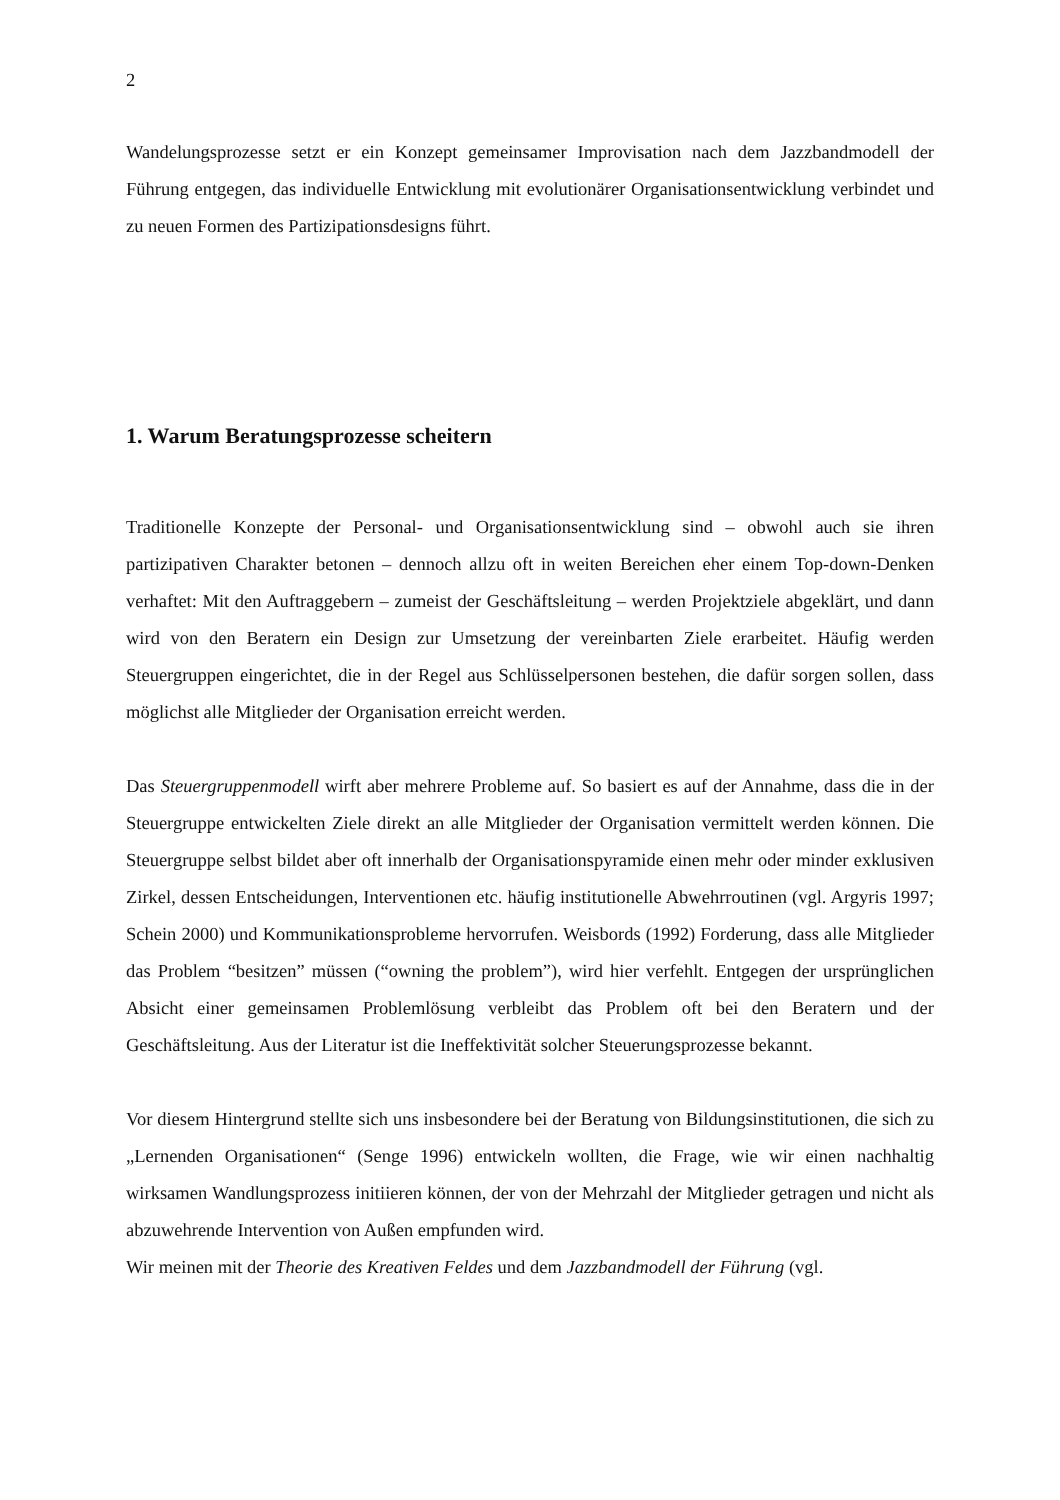2
Wandelungsprozesse setzt er ein Konzept gemeinsamer Improvisation nach dem Jazzbandmodell der Führung entgegen, das individuelle Entwicklung mit evolutionärer Organisationsentwicklung verbindet und zu neuen Formen des Partizipationsdesigns führt.
1. Warum Beratungsprozesse scheitern
Traditionelle Konzepte der Personal- und Organisationsentwicklung sind – obwohl auch sie ihren partizipativen Charakter betonen – dennoch allzu oft in weiten Bereichen eher einem Top-down-Denken verhaftet: Mit den Auftraggebern – zumeist der Geschäftsleitung – werden Projektziele abgeklärt, und dann wird von den Beratern ein Design zur Umsetzung der vereinbarten Ziele erarbeitet. Häufig werden Steuergruppen eingerichtet, die in der Regel aus Schlüsselpersonen bestehen, die dafür sorgen sollen, dass möglichst alle Mitglieder der Organisation erreicht werden.
Das Steuergruppenmodell wirft aber mehrere Probleme auf. So basiert es auf der Annahme, dass die in der Steuergruppe entwickelten Ziele direkt an alle Mitglieder der Organisation vermittelt werden können. Die Steuergruppe selbst bildet aber oft innerhalb der Organisationspyramide einen mehr oder minder exklusiven Zirkel, dessen Entscheidungen, Interventionen etc. häufig institutionelle Abwehrroutinen (vgl. Argyris 1997; Schein 2000) und Kommunikationsprobleme hervorrufen. Weisbords (1992) Forderung, dass alle Mitglieder das Problem “besitzen” müssen (“owning the problem”), wird hier verfehlt. Entgegen der ursprünglichen Absicht einer gemeinsamen Problemlösung verbleibt das Problem oft bei den Beratern und der Geschäftsleitung. Aus der Literatur ist die Ineffektivität solcher Steuerungsprozesse bekannt.
Vor diesem Hintergrund stellte sich uns insbesondere bei der Beratung von Bildungsinstitutionen, die sich zu „Lernenden Organisationen“ (Senge 1996) entwickeln wollten, die Frage, wie wir einen nachhaltig wirksamen Wandlungsprozess initiieren können, der von der Mehrzahl der Mitglieder getragen und nicht als abzuwehrende Intervention von Außen empfunden wird.
Wir meinen mit der Theorie des Kreativen Feldes und dem Jazzbandmodell der Führung (vgl.